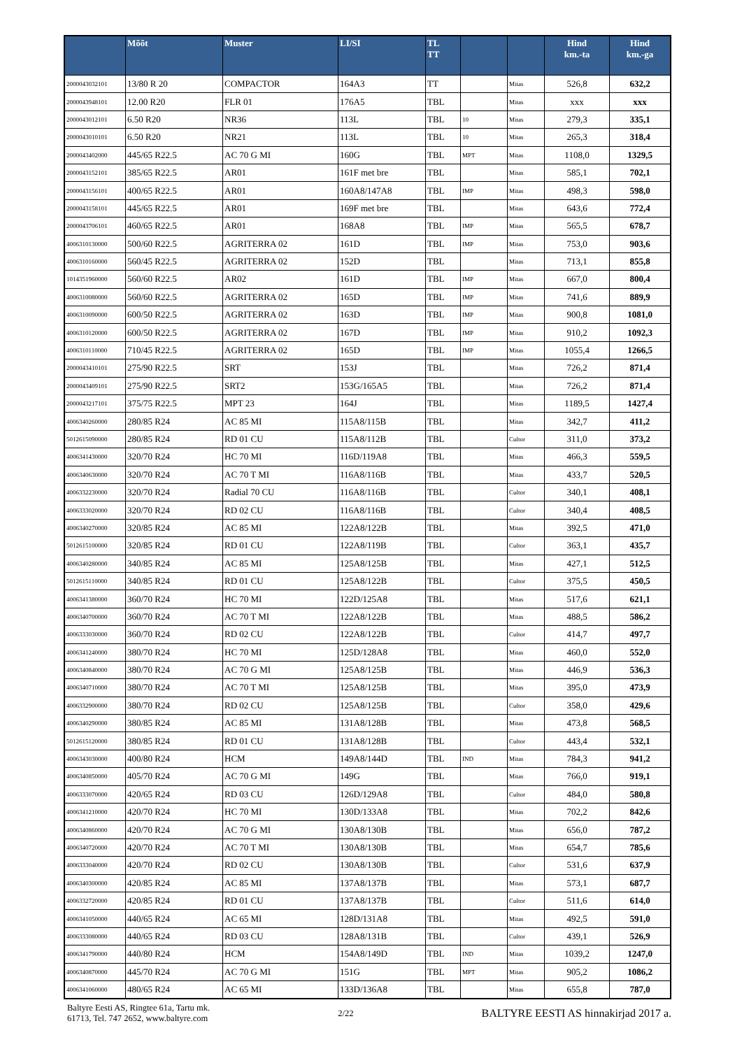| | Mõõt | Muster | LI/SI | TL TT | | | Hind km.-ta | Hind km.-ga |
| --- | --- | --- | --- | --- | --- | --- | --- | --- |
| 2000043032101 | 13/80 R 20 | COMPACTOR | 164A3 | TT | | Mitas | 526,8 | 632,2 |
| 2000043948101 | 12.00 R20 | FLR 01 | 176A5 | TBL | | Mitas | xxx | xxx |
| 2000043012101 | 6.50 R20 | NR36 | 113L | TBL | 10 | Mitas | 279,3 | 335,1 |
| 2000043010101 | 6.50 R20 | NR21 | 113L | TBL | 10 | Mitas | 265,3 | 318,4 |
| 2000043402000 | 445/65 R22.5 | AC 70 G MI | 160G | TBL | MPT | Mitas | 1108,0 | 1329,5 |
| 2000043152101 | 385/65 R22.5 | AR01 | 161F met bre | TBL | | Mitas | 585,1 | 702,1 |
| 2000043156101 | 400/65 R22.5 | AR01 | 160A8/147A8 | TBL | IMP | Mitas | 498,3 | 598,0 |
| 2000043158101 | 445/65 R22.5 | AR01 | 169F met bre | TBL | | Mitas | 643,6 | 772,4 |
| 2000043706101 | 460/65 R22.5 | AR01 | 168A8 | TBL | IMP | Mitas | 565,5 | 678,7 |
| 4006310130000 | 500/60 R22.5 | AGRITERRA 02 | 161D | TBL | IMP | Mitas | 753,0 | 903,6 |
| 4006310160000 | 560/45 R22.5 | AGRITERRA 02 | 152D | TBL | | Mitas | 713,1 | 855,8 |
| 1014351960000 | 560/60 R22.5 | AR02 | 161D | TBL | IMP | Mitas | 667,0 | 800,4 |
| 4006310080000 | 560/60 R22.5 | AGRITERRA 02 | 165D | TBL | IMP | Mitas | 741,6 | 889,9 |
| 4006310090000 | 600/50 R22.5 | AGRITERRA 02 | 163D | TBL | IMP | Mitas | 900,8 | 1081,0 |
| 4006310120000 | 600/50 R22.5 | AGRITERRA 02 | 167D | TBL | IMP | Mitas | 910,2 | 1092,3 |
| 4006310110000 | 710/45 R22.5 | AGRITERRA 02 | 165D | TBL | IMP | Mitas | 1055,4 | 1266,5 |
| 2000043410101 | 275/90 R22.5 | SRT | 153J | TBL | | Mitas | 726,2 | 871,4 |
| 2000043409101 | 275/90 R22.5 | SRT2 | 153G/165A5 | TBL | | Mitas | 726,2 | 871,4 |
| 2000043217101 | 375/75 R22.5 | MPT 23 | 164J | TBL | | Mitas | 1189,5 | 1427,4 |
| 4006340260000 | 280/85 R24 | AC 85 MI | 115A8/115B | TBL | | Mitas | 342,7 | 411,2 |
| 5012615090000 | 280/85 R24 | RD 01 CU | 115A8/112B | TBL | | Cultor | 311,0 | 373,2 |
| 4006341430000 | 320/70 R24 | HC 70 MI | 116D/119A8 | TBL | | Mitas | 466,3 | 559,5 |
| 4006340630000 | 320/70 R24 | AC 70 T MI | 116A8/116B | TBL | | Mitas | 433,7 | 520,5 |
| 4006332230000 | 320/70 R24 | Radial 70 CU | 116A8/116B | TBL | | Cultor | 340,1 | 408,1 |
| 4006333020000 | 320/70 R24 | RD 02 CU | 116A8/116B | TBL | | Cultor | 340,4 | 408,5 |
| 4006340270000 | 320/85 R24 | AC 85 MI | 122A8/122B | TBL | | Mitas | 392,5 | 471,0 |
| 5012615100000 | 320/85 R24 | RD 01 CU | 122A8/119B | TBL | | Cultor | 363,1 | 435,7 |
| 4006340280000 | 340/85 R24 | AC 85 MI | 125A8/125B | TBL | | Mitas | 427,1 | 512,5 |
| 5012615110000 | 340/85 R24 | RD 01 CU | 125A8/122B | TBL | | Cultor | 375,5 | 450,5 |
| 4006341380000 | 360/70 R24 | HC 70 MI | 122D/125A8 | TBL | | Mitas | 517,6 | 621,1 |
| 4006340700000 | 360/70 R24 | AC 70 T MI | 122A8/122B | TBL | | Mitas | 488,5 | 586,2 |
| 4006333030000 | 360/70 R24 | RD 02 CU | 122A8/122B | TBL | | Cultor | 414,7 | 497,7 |
| 4006341240000 | 380/70 R24 | HC 70 MI | 125D/128A8 | TBL | | Mitas | 460,0 | 552,0 |
| 4006340840000 | 380/70 R24 | AC 70 G MI | 125A8/125B | TBL | | Mitas | 446,9 | 536,3 |
| 4006340710000 | 380/70 R24 | AC 70 T MI | 125A8/125B | TBL | | Mitas | 395,0 | 473,9 |
| 4006332900000 | 380/70 R24 | RD 02 CU | 125A8/125B | TBL | | Cultor | 358,0 | 429,6 |
| 4006340290000 | 380/85 R24 | AC 85 MI | 131A8/128B | TBL | | Mitas | 473,8 | 568,5 |
| 5012615120000 | 380/85 R24 | RD 01 CU | 131A8/128B | TBL | | Cultor | 443,4 | 532,1 |
| 4006343030000 | 400/80 R24 | HCM | 149A8/144D | TBL | IND | Mitas | 784,3 | 941,2 |
| 4006340850000 | 405/70 R24 | AC 70 G MI | 149G | TBL | | Mitas | 766,0 | 919,1 |
| 4006333070000 | 420/65 R24 | RD 03 CU | 126D/129A8 | TBL | | Cultor | 484,0 | 580,8 |
| 4006341210000 | 420/70 R24 | HC 70 MI | 130D/133A8 | TBL | | Mitas | 702,2 | 842,6 |
| 4006340860000 | 420/70 R24 | AC 70 G MI | 130A8/130B | TBL | | Mitas | 656,0 | 787,2 |
| 4006340720000 | 420/70 R24 | AC 70 T MI | 130A8/130B | TBL | | Mitas | 654,7 | 785,6 |
| 4006333040000 | 420/70 R24 | RD 02 CU | 130A8/130B | TBL | | Cultor | 531,6 | 637,9 |
| 4006340300000 | 420/85 R24 | AC 85 MI | 137A8/137B | TBL | | Mitas | 573,1 | 687,7 |
| 4006332720000 | 420/85 R24 | RD 01 CU | 137A8/137B | TBL | | Cultor | 511,6 | 614,0 |
| 4006341050000 | 440/65 R24 | AC 65 MI | 128D/131A8 | TBL | | Mitas | 492,5 | 591,0 |
| 4006333080000 | 440/65 R24 | RD 03 CU | 128A8/131B | TBL | | Cultor | 439,1 | 526,9 |
| 4006341790000 | 440/80 R24 | HCM | 154A8/149D | TBL | IND | Mitas | 1039,2 | 1247,0 |
| 4006340870000 | 445/70 R24 | AC 70 G MI | 151G | TBL | MPT | Mitas | 905,2 | 1086,2 |
| 4006341060000 | 480/65 R24 | AC 65 MI | 133D/136A8 | TBL | | Mitas | 655,8 | 787,0 |
Baltyre Eesti AS, Ringtee 61a, Tartu mk.
61713, Tel. 747 2652, www.baltyre.com
2/22
BALTYRE EESTI AS hinnakirjad 2017 a.